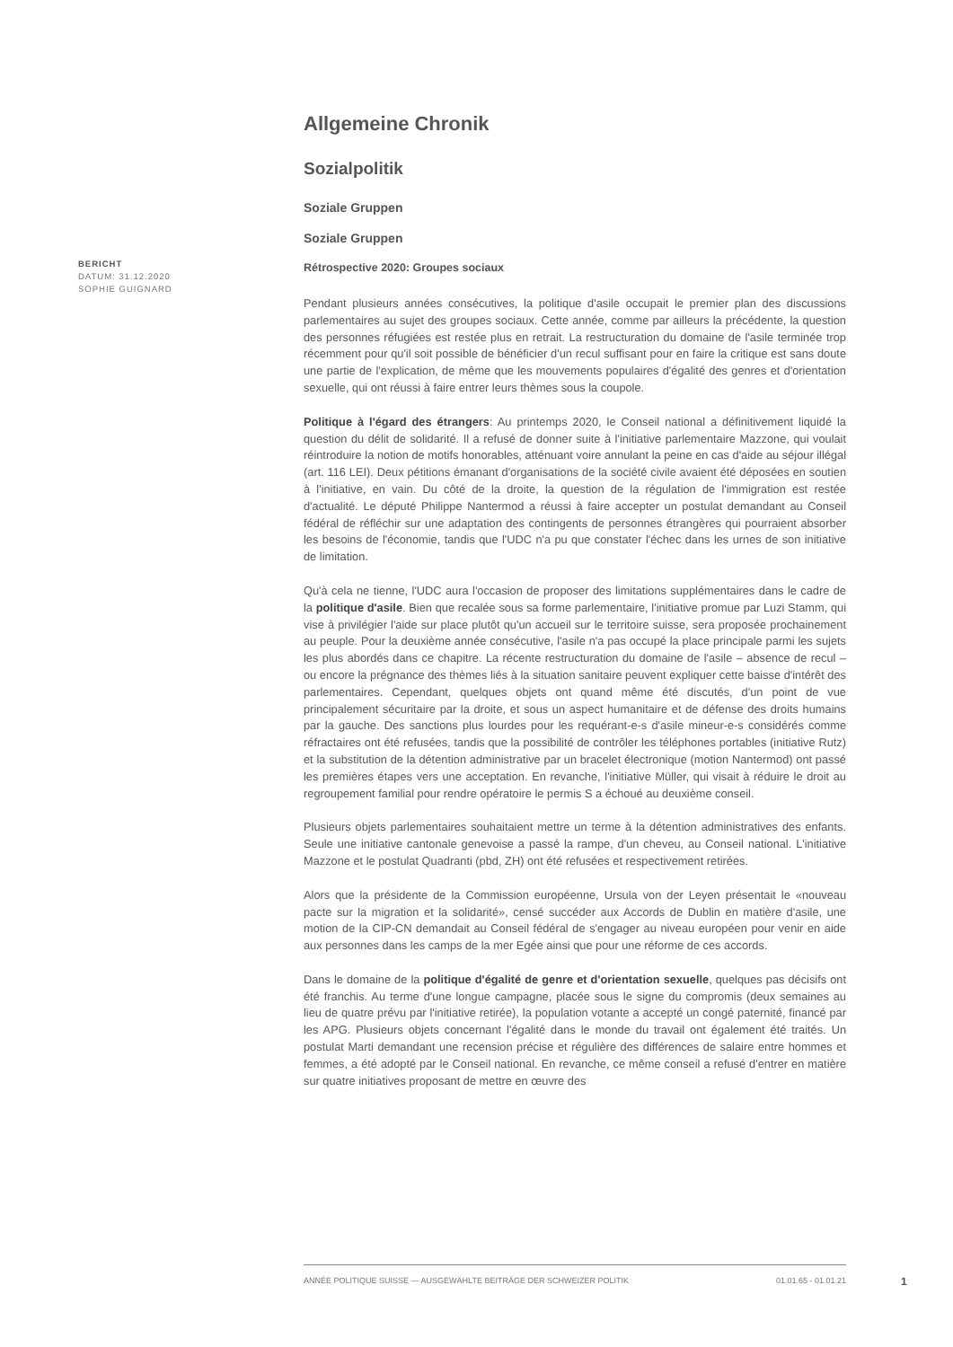BERICHT
DATUM: 31.12.2020
SOPHIE GUIGNARD
Allgemeine Chronik
Sozialpolitik
Soziale Gruppen
Soziale Gruppen
Rétrospective 2020: Groupes sociaux
Pendant plusieurs années consécutives, la politique d'asile occupait le premier plan des discussions parlementaires au sujet des groupes sociaux. Cette année, comme par ailleurs la précédente, la question des personnes réfugiées est restée plus en retrait. La restructuration du domaine de l'asile terminée trop récemment pour qu'il soit possible de bénéficier d'un recul suffisant pour en faire la critique est sans doute une partie de l'explication, de même que les mouvements populaires d'égalité des genres et d'orientation sexuelle, qui ont réussi à faire entrer leurs thèmes sous la coupole.
Politique à l'égard des étrangers: Au printemps 2020, le Conseil national a définitivement liquidé la question du délit de solidarité. Il a refusé de donner suite à l'initiative parlementaire Mazzone, qui voulait réintroduire la notion de motifs honorables, atténuant voire annulant la peine en cas d'aide au séjour illégal (art. 116 LEI). Deux pétitions émanant d'organisations de la société civile avaient été déposées en soutien à l'initiative, en vain. Du côté de la droite, la question de la régulation de l'immigration est restée d'actualité. Le député Philippe Nantermod a réussi à faire accepter un postulat demandant au Conseil fédéral de réfléchir sur une adaptation des contingents de personnes étrangères qui pourraient absorber les besoins de l'économie, tandis que l'UDC n'a pu que constater l'échec dans les urnes de son initiative de limitation.
Qu'à cela ne tienne, l'UDC aura l'occasion de proposer des limitations supplémentaires dans le cadre de la politique d'asile. Bien que recalée sous sa forme parlementaire, l'initiative promue par Luzi Stamm, qui vise à privilégier l'aide sur place plutôt qu'un accueil sur le territoire suisse, sera proposée prochainement au peuple. Pour la deuxième année consécutive, l'asile n'a pas occupé la place principale parmi les sujets les plus abordés dans ce chapitre. La récente restructuration du domaine de l'asile – absence de recul – ou encore la prégnance des thèmes liés à la situation sanitaire peuvent expliquer cette baisse d'intérêt des parlementaires. Cependant, quelques objets ont quand même été discutés, d'un point de vue principalement sécuritaire par la droite, et sous un aspect humanitaire et de défense des droits humains par la gauche. Des sanctions plus lourdes pour les requérant-e-s d'asile mineur-e-s considérés comme réfractaires ont été refusées, tandis que la possibilité de contrôler les téléphones portables (initiative Rutz) et la substitution de la détention administrative par un bracelet électronique (motion Nantermod) ont passé les premières étapes vers une acceptation. En revanche, l'initiative Müller, qui visait à réduire le droit au regroupement familial pour rendre opératoire le permis S a échoué au deuxième conseil.
Plusieurs objets parlementaires souhaitaient mettre un terme à la détention administratives des enfants. Seule une initiative cantonale genevoise a passé la rampe, d'un cheveu, au Conseil national. L'initiative Mazzone et le postulat Quadranti (pbd, ZH) ont été refusées et respectivement retirées.
Alors que la présidente de la Commission européenne, Ursula von der Leyen présentait le «nouveau pacte sur la migration et la solidarité», censé succéder aux Accords de Dublin en matière d'asile, une motion de la CIP-CN demandait au Conseil fédéral de s'engager au niveau européen pour venir en aide aux personnes dans les camps de la mer Egée ainsi que pour une réforme de ces accords.
Dans le domaine de la politique d'égalité de genre et d'orientation sexuelle, quelques pas décisifs ont été franchis. Au terme d'une longue campagne, placée sous le signe du compromis (deux semaines au lieu de quatre prévu par l'initiative retirée), la population votante a accepté un congé paternité, financé par les APG. Plusieurs objets concernant l'égalité dans le monde du travail ont également été traités. Un postulat Marti demandant une recension précise et régulière des différences de salaire entre hommes et femmes, a été adopté par le Conseil national. En revanche, ce même conseil a refusé d'entrer en matière sur quatre initiatives proposant de mettre en œuvre des
ANNÉE POLITIQUE SUISSE — AUSGEWÄHLTE BEITRÄGE DER SCHWEIZER POLITIK 01.01.65 - 01.01.21
1